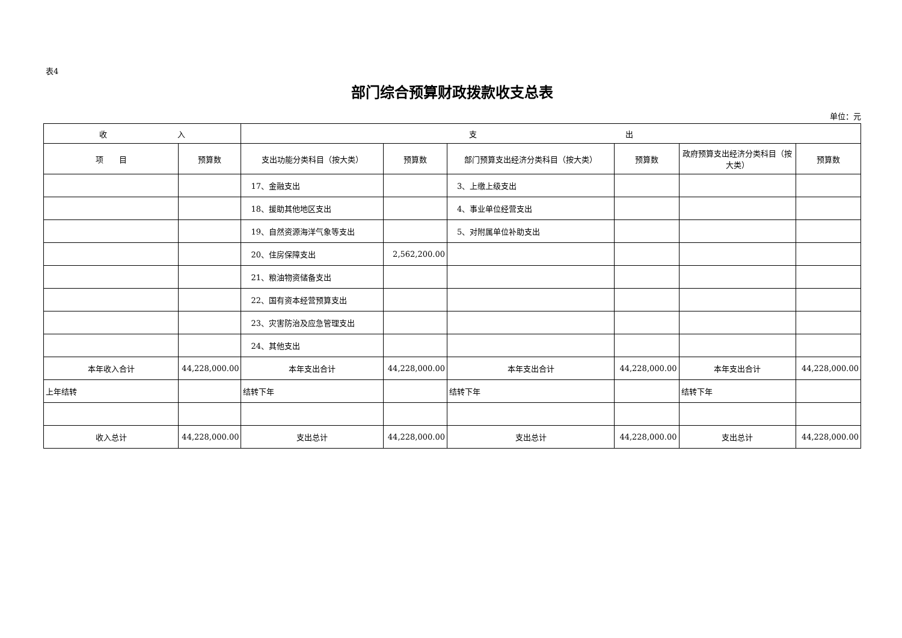表4
部门综合预算财政拨款收支总表
单位：元
| 收 入 | | 支 出 | | | | | |
| --- | --- | --- | --- | --- | --- | --- | --- |
| 项 目 | 预算数 | 支出功能分类科目（按大类） | 预算数 | 部门预算支出经济分类科目（按大类） | 预算数 | 政府预算支出经济分类科目（按大类） | 预算数 |
| | | 17、金融支出 | | 3、上缴上级支出 | | | |
| | | 18、援助其他地区支出 | | 4、事业单位经营支出 | | | |
| | | 19、自然资源海洋气象等支出 | | 5、对附属单位补助支出 | | | |
| | | 20、住房保障支出 | 2,562,200.00 | | | | |
| | | 21、粮油物资储备支出 | | | | | |
| | | 22、国有资本经营预算支出 | | | | | |
| | | 23、灾害防治及应急管理支出 | | | | | |
| | | 24、其他支出 | | | | | |
| 本年收入合计 | 44,228,000.00 | 本年支出合计 | 44,228,000.00 | 本年支出合计 | 44,228,000.00 | 本年支出合计 | 44,228,000.00 |
| 上年结转 | | 结转下年 | | 结转下年 | | 结转下年 | |
| 收入总计 | 44,228,000.00 | 支出总计 | 44,228,000.00 | 支出总计 | 44,228,000.00 | 支出总计 | 44,228,000.00 |